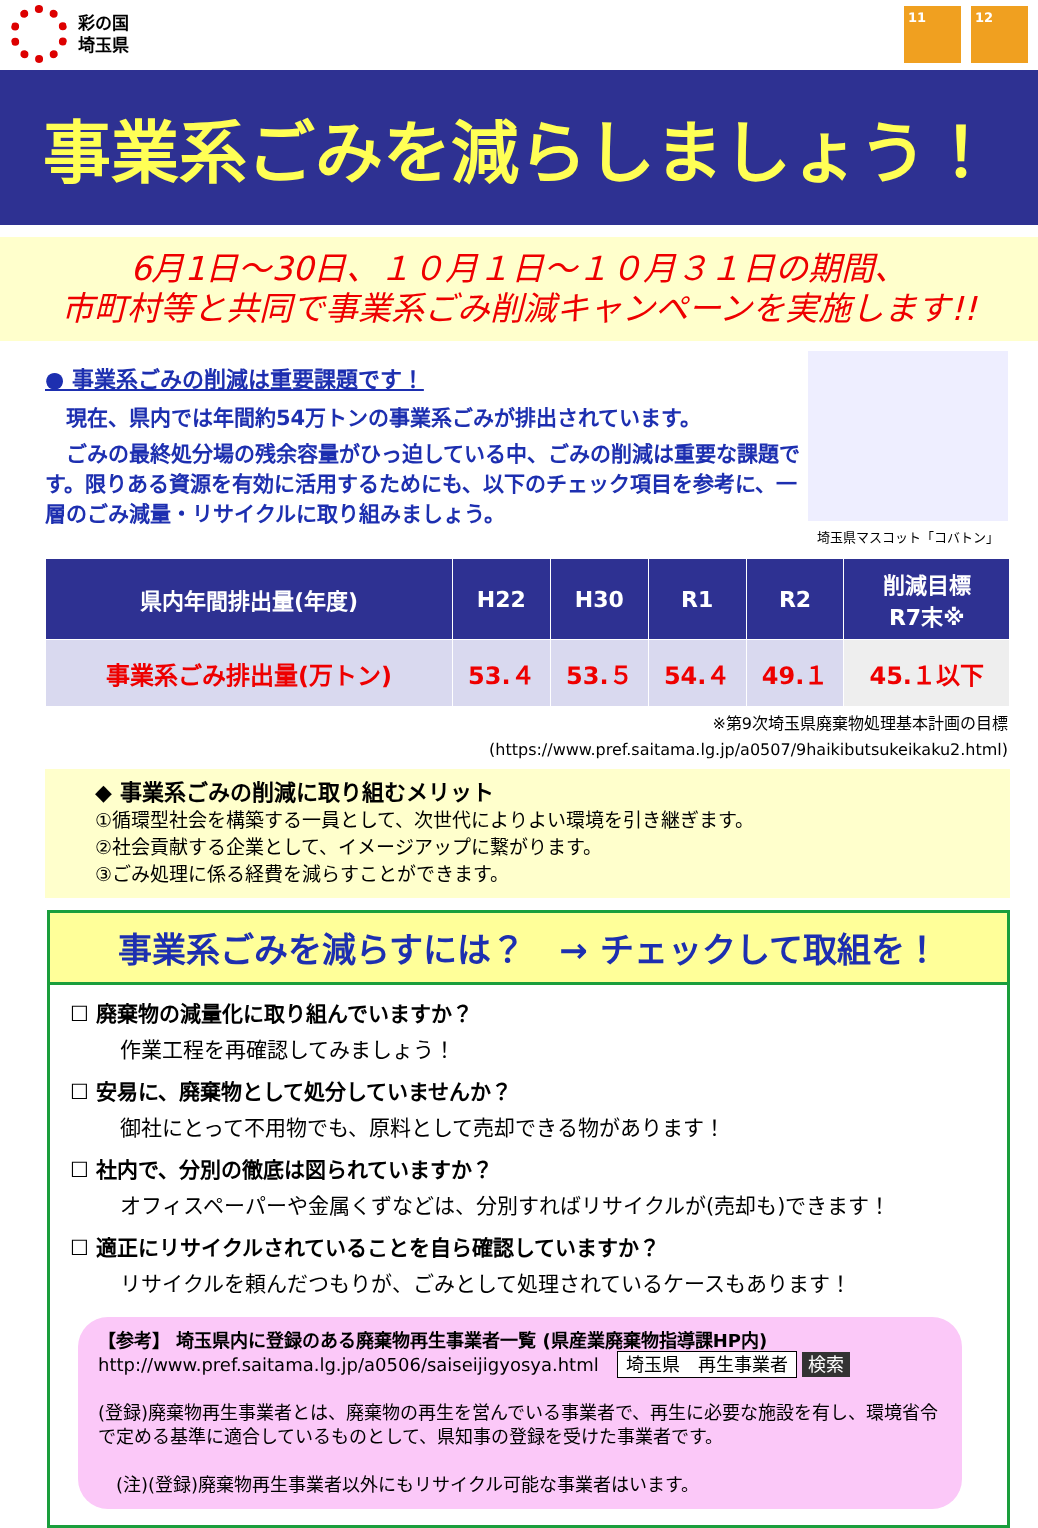彩の国
埼玉県
11 12
事業系ごみを減らしましょう！
6月1日～30日、１０月１日～１０月３１日の期間、
市町村等と共同で事業系ごみ削減キャンペーンを実施します!!
● 事業系ごみの削減は重要課題です！
　現在、県内では年間約54万トンの事業系ごみが排出されています。
　ごみの最終処分場の残余容量がひっ迫している中、ごみの削減は重要な課題です。限りある資源を有効に活用するためにも、以下のチェック項目を参考に、一層のごみ減量・リサイクルに取り組みましょう。
埼玉県マスコット「コバトン」
| 県内年間排出量(年度) | H22 | H30 | R1 | R2 | 削減目標 R7末※ |
| --- | --- | --- | --- | --- | --- |
| 事業系ごみ排出量(万トン) | 53.４ | 53.５ | 54.４ | 49.１ | 45.１以下 |
※第9次埼玉県廃棄物処理基本計画の目標
(https://www.pref.saitama.lg.jp/a0507/9haikibutsukeikaku2.html)
◆ 事業系ごみの削減に取り組むメリット
①循環型社会を構築する一員として、次世代によりよい環境を引き継ぎます。
②社会貢献する企業として、イメージアップに繋がります。
③ごみ処理に係る経費を減らすことができます。
事業系ごみを減らすには？　→ チェックして取組を！
☐ 廃棄物の減量化に取り組んでいますか？
作業工程を再確認してみましょう！
☐ 安易に、廃棄物として処分していませんか？
御社にとって不用物でも、原料として売却できる物があります！
☐ 社内で、分別の徹底は図られていますか？
オフィスペーパーや金属くずなどは、分別すればリサイクルが(売却も)できます！
☐ 適正にリサイクルされていることを自ら確認していますか？
リサイクルを頼んだつもりが、ごみとして処理されているケースもあります！
【参考】 埼玉県内に登録のある廃棄物再生事業者一覧 (県産業廃棄物指導課HP内)
http://www.pref.saitama.lg.jp/a0506/saiseijigyosya.html　埼玉県　再生事業者 検索
(登録)廃棄物再生事業者とは、廃棄物の再生を営んでいる事業者で、再生に必要な施設を有し、環境省令で定める基準に適合しているものとして、県知事の登録を受けた事業者です。
　(注)(登録)廃棄物再生事業者以外にもリサイクル可能な事業者はいます。